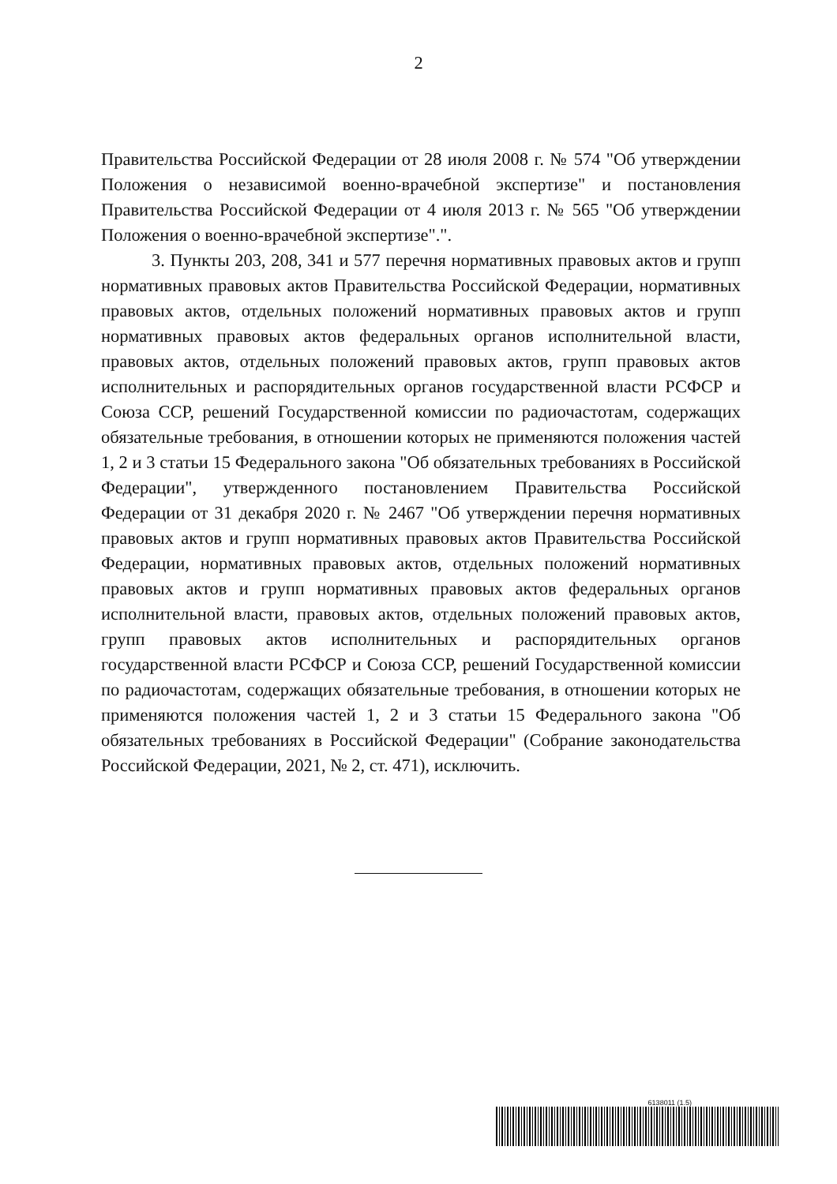2
Правительства Российской Федерации от 28 июля 2008 г. № 574 "Об утверждении Положения о независимой военно-врачебной экспертизе" и постановления Правительства Российской Федерации от 4 июля 2013 г. № 565 "Об утверждении Положения о военно-врачебной экспертизе".".
3. Пункты 203, 208, 341 и 577 перечня нормативных правовых актов и групп нормативных правовых актов Правительства Российской Федерации, нормативных правовых актов, отдельных положений нормативных правовых актов и групп нормативных правовых актов федеральных органов исполнительной власти, правовых актов, отдельных положений правовых актов, групп правовых актов исполнительных и распорядительных органов государственной власти РСФСР и Союза ССР, решений Государственной комиссии по радиочастотам, содержащих обязательные требования, в отношении которых не применяются положения частей 1, 2 и 3 статьи 15 Федерального закона "Об обязательных требованиях в Российской Федерации", утвержденного постановлением Правительства Российской Федерации от 31 декабря 2020 г. № 2467 "Об утверждении перечня нормативных правовых актов и групп нормативных правовых актов Правительства Российской Федерации, нормативных правовых актов, отдельных положений нормативных правовых актов и групп нормативных правовых актов федеральных органов исполнительной власти, правовых актов, отдельных положений правовых актов, групп правовых актов исполнительных и распорядительных органов государственной власти РСФСР и Союза ССР, решений Государственной комиссии по радиочастотам, содержащих обязательные требования, в отношении которых не применяются положения частей 1, 2 и 3 статьи 15 Федерального закона "Об обязательных требованиях в Российской Федерации" (Собрание законодательства Российской Федерации, 2021, № 2, ст. 471), исключить.
6138011 (1.5)